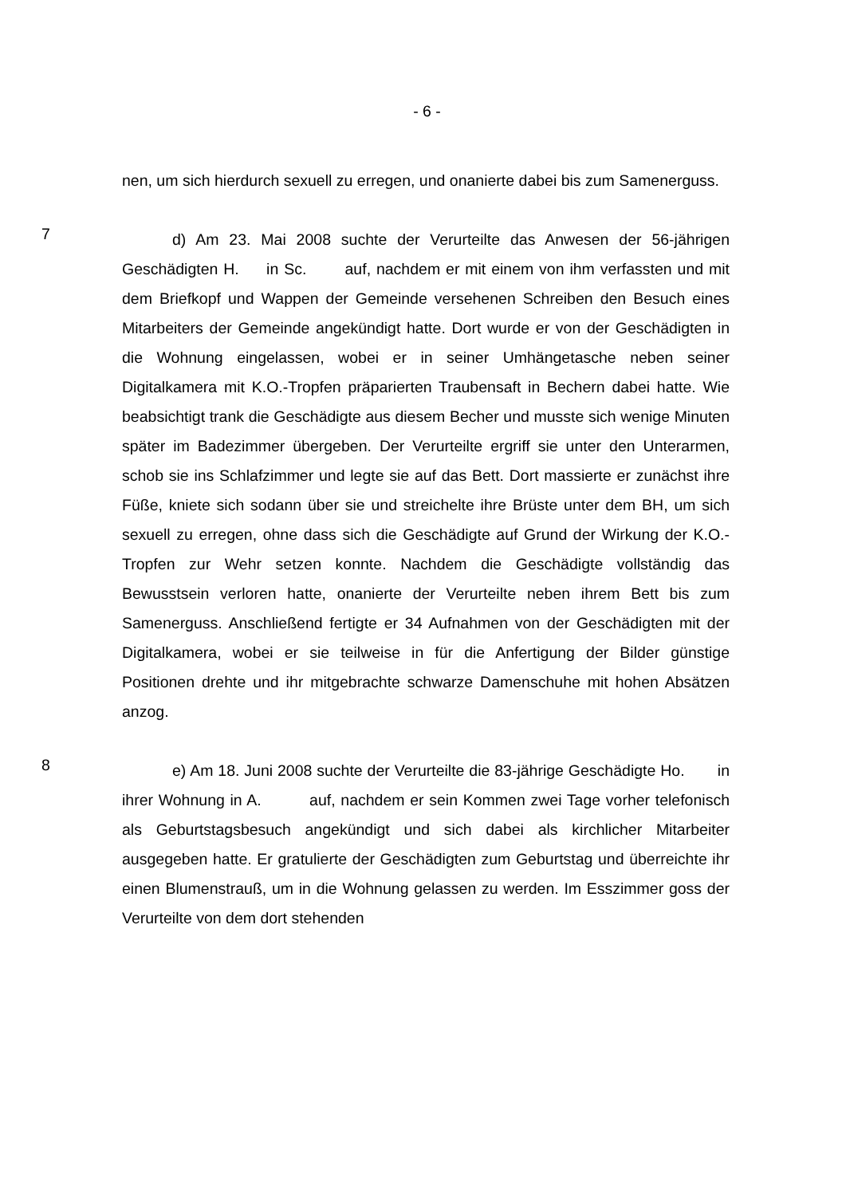- 6 -
nen, um sich hierdurch sexuell zu erregen, und onanierte dabei bis zum Samenerguss.
7
d) Am 23. Mai 2008 suchte der Verurteilte das Anwesen der 56-jährigen Geschädigten H. in Sc. auf, nachdem er mit einem von ihm verfassten und mit dem Briefkopf und Wappen der Gemeinde versehenen Schreiben den Besuch eines Mitarbeiters der Gemeinde angekündigt hatte. Dort wurde er von der Geschädigten in die Wohnung eingelassen, wobei er in seiner Umhängetasche neben seiner Digitalkamera mit K.O.-Tropfen präparierten Traubensaft in Bechern dabei hatte. Wie beabsichtigt trank die Geschädigte aus diesem Becher und musste sich wenige Minuten später im Badezimmer übergeben. Der Verurteilte ergriff sie unter den Unterarmen, schob sie ins Schlafzimmer und legte sie auf das Bett. Dort massierte er zunächst ihre Füße, kniete sich sodann über sie und streichelte ihre Brüste unter dem BH, um sich sexuell zu erregen, ohne dass sich die Geschädigte auf Grund der Wirkung der K.O.-Tropfen zur Wehr setzen konnte. Nachdem die Geschädigte vollständig das Bewusstsein verloren hatte, onanierte der Verurteilte neben ihrem Bett bis zum Samenerguss. Anschließend fertigte er 34 Aufnahmen von der Geschädigten mit der Digitalkamera, wobei er sie teilweise in für die Anfertigung der Bilder günstige Positionen drehte und ihr mitgebrachte schwarze Damenschuhe mit hohen Absätzen anzog.
8
e) Am 18. Juni 2008 suchte der Verurteilte die 83-jährige Geschädigte Ho. in ihrer Wohnung in A. auf, nachdem er sein Kommen zwei Tage vorher telefonisch als Geburtstagsbesuch angekündigt und sich dabei als kirchlicher Mitarbeiter ausgegeben hatte. Er gratulierte der Geschädigten zum Geburtstag und überreichte ihr einen Blumenstrauß, um in die Wohnung gelassen zu werden. Im Esszimmer goss der Verurteilte von dem dort stehenden